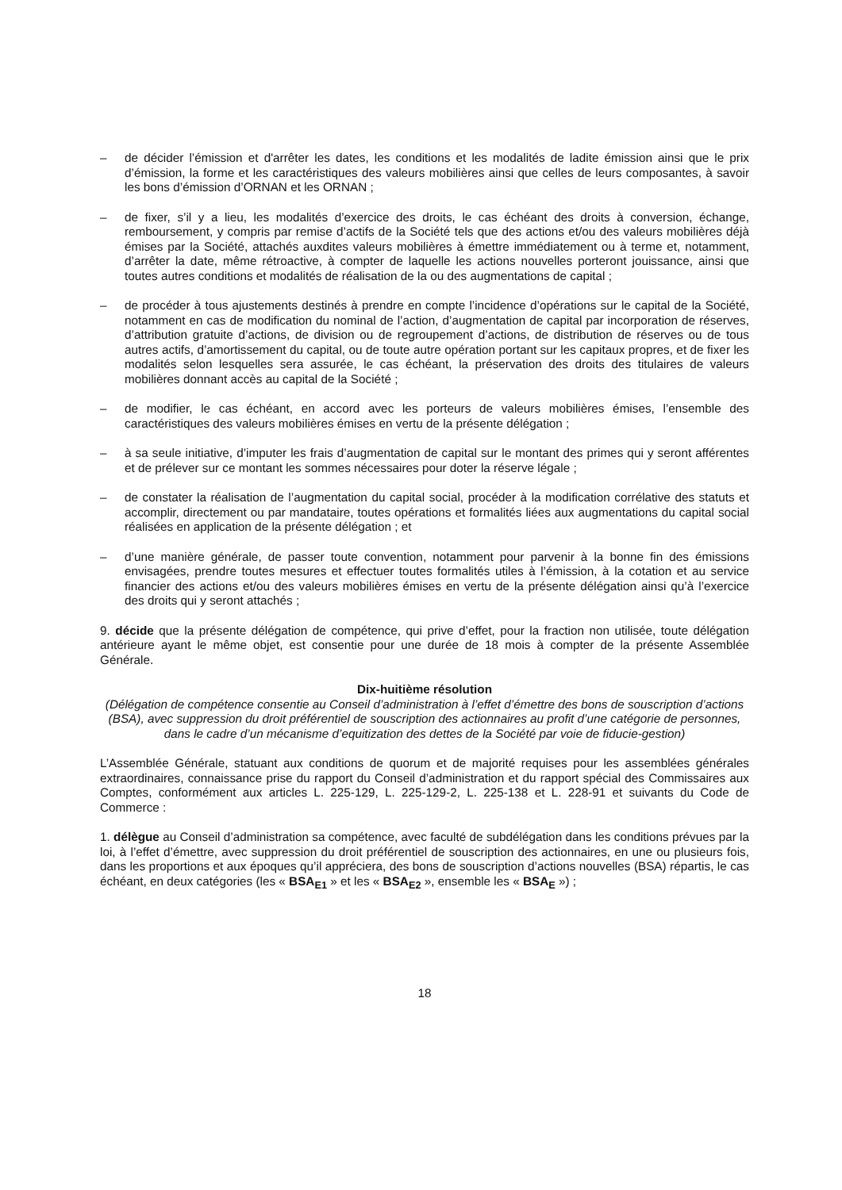– de décider l’émission et d'arrêter les dates, les conditions et les modalités de ladite émission ainsi que le prix d’émission, la forme et les caractéristiques des valeurs mobilières ainsi que celles de leurs composantes, à savoir les bons d’émission d’ORNAN et les ORNAN ;
– de fixer, s’il y a lieu, les modalités d’exercice des droits, le cas échéant des droits à conversion, échange, remboursement, y compris par remise d’actifs de la Société tels que des actions et/ou des valeurs mobilières déjà émises par la Société, attachés auxdites valeurs mobilières à émettre immédiatement ou à terme et, notamment, d’arrêter la date, même rétroactive, à compter de laquelle les actions nouvelles porteront jouissance, ainsi que toutes autres conditions et modalités de réalisation de la ou des augmentations de capital ;
– de procéder à tous ajustements destinés à prendre en compte l’incidence d’opérations sur le capital de la Société, notamment en cas de modification du nominal de l’action, d’augmentation de capital par incorporation de réserves, d’attribution gratuite d’actions, de division ou de regroupement d’actions, de distribution de réserves ou de tous autres actifs, d’amortissement du capital, ou de toute autre opération portant sur les capitaux propres, et de fixer les modalités selon lesquelles sera assurée, le cas échéant, la préservation des droits des titulaires de valeurs mobilières donnant accès au capital de la Société ;
– de modifier, le cas échéant, en accord avec les porteurs de valeurs mobilières émises, l’ensemble des caractéristiques des valeurs mobilières émises en vertu de la présente délégation ;
– à sa seule initiative, d’imputer les frais d’augmentation de capital sur le montant des primes qui y seront afférentes et de prélever sur ce montant les sommes nécessaires pour doter la réserve légale ;
– de constater la réalisation de l’augmentation du capital social, procéder à la modification corrélative des statuts et accomplir, directement ou par mandataire, toutes opérations et formalités liées aux augmentations du capital social réalisées en application de la présente délégation ; et
– d’une manière générale, de passer toute convention, notamment pour parvenir à la bonne fin des émissions envisagées, prendre toutes mesures et effectuer toutes formalités utiles à l’émission, à la cotation et au service financier des actions et/ou des valeurs mobilières émises en vertu de la présente délégation ainsi qu’à l’exercice des droits qui y seront attachés ;
9. décide que la présente délégation de compétence, qui prive d’effet, pour la fraction non utilisée, toute délégation antérieure ayant le même objet, est consentie pour une durée de 18 mois à compter de la présente Assemblée Générale.
Dix-huitième résolution
(Délégation de compétence consentie au Conseil d’administration à l’effet d’émettre des bons de souscription d’actions (BSA), avec suppression du droit préférentiel de souscription des actionnaires au profit d’une catégorie de personnes, dans le cadre d’un mécanisme d’equitization des dettes de la Société par voie de fiducie-gestion)
L’Assemblée Générale, statuant aux conditions de quorum et de majorité requises pour les assemblées générales extraordinaires, connaissance prise du rapport du Conseil d’administration et du rapport spécial des Commissaires aux Comptes, conformément aux articles L. 225-129, L. 225-129-2, L. 225-138 et L. 228-91 et suivants du Code de Commerce :
1. délègue au Conseil d’administration sa compétence, avec faculté de subdélégation dans les conditions prévues par la loi, à l’effet d’émettre, avec suppression du droit préférentiel de souscription des actionnaires, en une ou plusieurs fois, dans les proportions et aux époques qu’il appréciera, des bons de souscription d’actions nouvelles (BSA) répartis, le cas échéant, en deux catégories (les « BSA<sub>E1</sub> » et les « BSA<sub>E2</sub> », ensemble les « BSA<sub>E</sub> ») ;
18